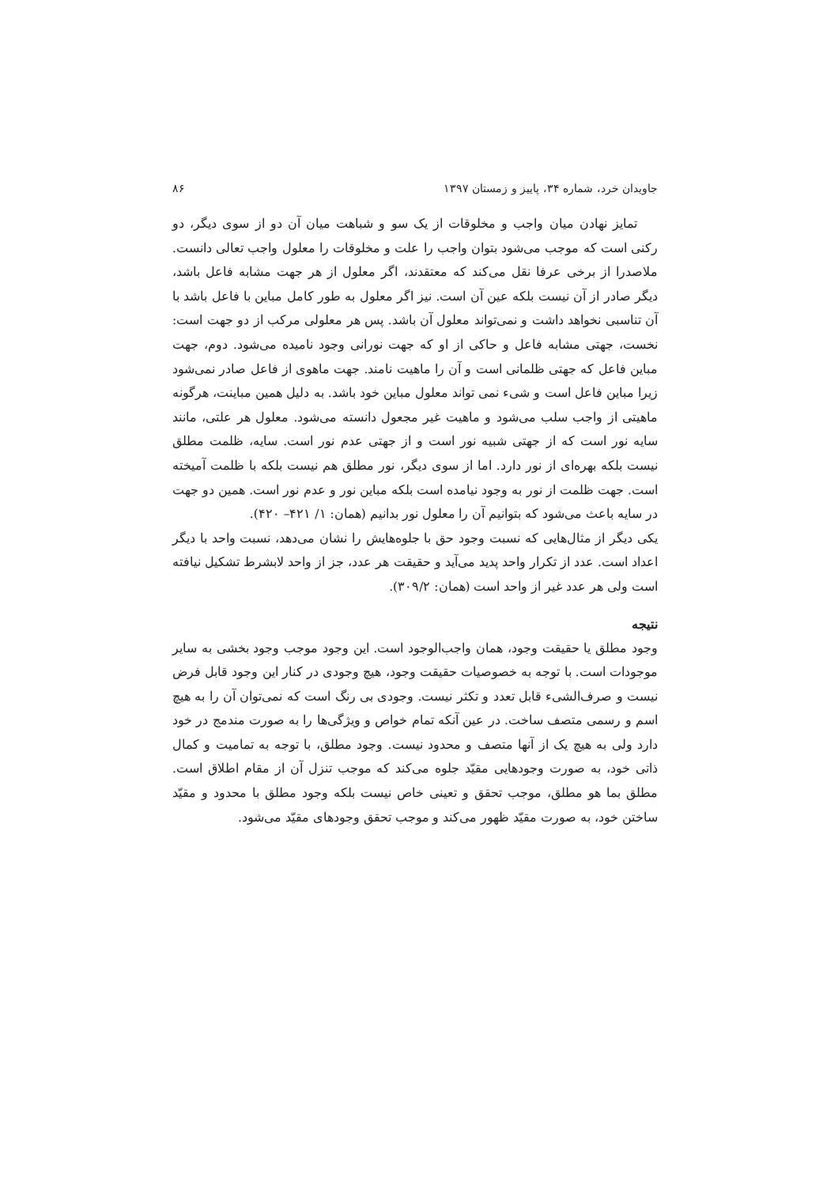جاویدان خرد، شماره ۳۴، پاییز و زمستان ۱۳۹۷ ۸۶
تمایز نهادن میان واجب و مخلوقات از یک سو و شباهت میان آن دو از سوی دیگر، دو رکنی است که موجب می‌شود بتوان واجب را علت و مخلوقات را معلول واجب تعالی دانست. ملاصدرا از برخی عرفا نقل می‌کند که معتقدند، اگر معلول از هر جهت مشابه فاعل باشد، دیگر صادر از آن نیست بلکه عین آن است. نیز اگر معلول به طور کامل مباین با فاعل باشد با آن تناسبی نخواهد داشت و نمی‌تواند معلول آن باشد. پس هر معلولی مرکب از دو جهت است: نخست، جهتی مشابه فاعل و حاکی از او که جهت نورانی وجود نامیده می‌شود. دوم، جهت مباین فاعل که جهتی ظلمانی است و آن را ماهیت نامند. جهت ماهوی از فاعل صادر نمی‌شود زیرا مباین فاعل است و شیء نمی تواند معلول مباین خود باشد. به دلیل همین مباینت، هرگونه ماهیتی از واجب سلب می‌شود و ماهیت غیر مجعول دانسته می‌شود. معلول هر علتی، مانند سایه نور است که از جهتی شبیه نور است و از جهتی عدم نور است. سایه، ظلمت مطلق نیست بلکه بهره‌ای از نور دارد. اما از سوی دیگر، نور مطلق هم نیست بلکه با ظلمت آمیخته است. جهت ظلمت از نور به وجود نیامده است بلکه مباین نور و عدم نور است. همین دو جهت در سایه باعث می‌شود که بتوانیم آن را معلول نور بدانیم (همان: ۱/ ۴۲۱– ۴۲۰).
یکی دیگر از مثال‌هایی که نسبت وجود حق با جلوه‌هایش را نشان می‌دهد، نسبت واحد با دیگر اعداد است. عدد از تکرار واحد پدید می‌آید و حقیقت هر عدد، جز از واحد لابشرط تشکیل نیافته است ولی هر عدد غیر از واحد است (همان: ۳۰۹/۲).
نتیجه
وجود مطلق یا حقیقت وجود، همان واجب‌الوجود است. این وجود موجب وجود بخشی به سایر موجودات است. با توجه به خصوصیات حقیقت وجود، هیچ وجودی در کنار این وجود قابل فرض نیست و صرف‌الشیء قابل تعدد و تکثر نیست. وجودی بی رنگ است که نمی‌توان آن را به هیچ اسم و رسمی متصف ساخت. در عین آنکه تمام خواص و ویژگی‌ها را به صورت مندمج در خود دارد ولی به هیچ یک از آنها متصف و محدود نیست. وجود مطلق، با توجه به تمامیت و کمال ذاتی خود، به صورت وجودهایی مقیّد جلوه می‌کند که موجب تنزل آن از مقام اطلاق است. مطلق بما هو مطلق، موجب تحقق و تعینی خاص نیست بلکه وجود مطلق با محدود و مقیّد ساختن خود، به صورت مقیّد ظهور می‌کند و موجب تحقق وجودهای مقیّد می‌شود.